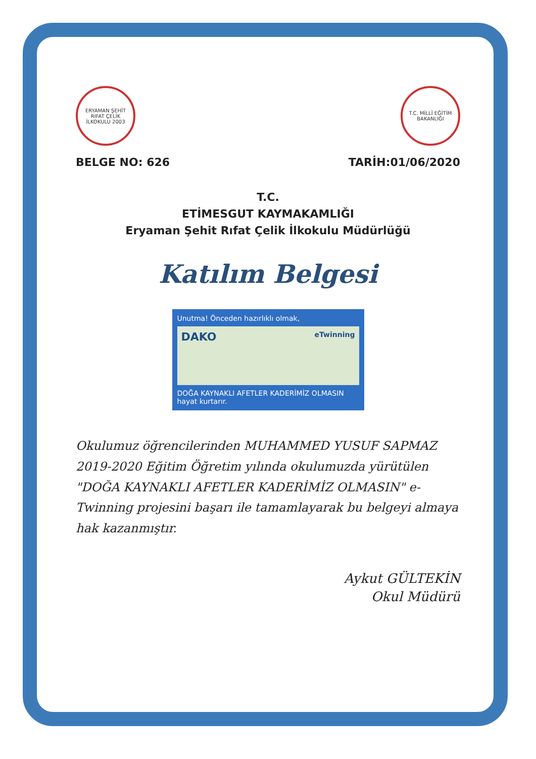ERYAMAN ŞEHİT RIFAT ÇELİK İLKOKULU 2003
T.C. MİLLÎ EĞİTİM BAKANLIĞI
BELGE NO: 626 TARİH:01/06/2020
T.C.
ETİMESGUT KAYMAKAMLIĞI
Eryaman Şehit Rıfat Çelik İlkokulu Müdürlüğü
Katılım Belgesi
Unutma! Önceden hazırlıklı olmak,
DAKO eTwinning
DOĞA KAYNAKLI AFETLER KADERİMİZ OLMASIN
hayat kurtarır.
Okulumuz öğrencilerinden MUHAMMED YUSUF SAPMAZ 2019-2020 Eğitim Öğretim yılında okulumuzda yürütülen "DOĞA KAYNAKLI AFETLER KADERİMİZ OLMASIN" e-Twinning projesini başarı ile tamamlayarak bu belgeyi almaya hak kazanmıştır.
Aykut GÜLTEKİN
Okul Müdürü